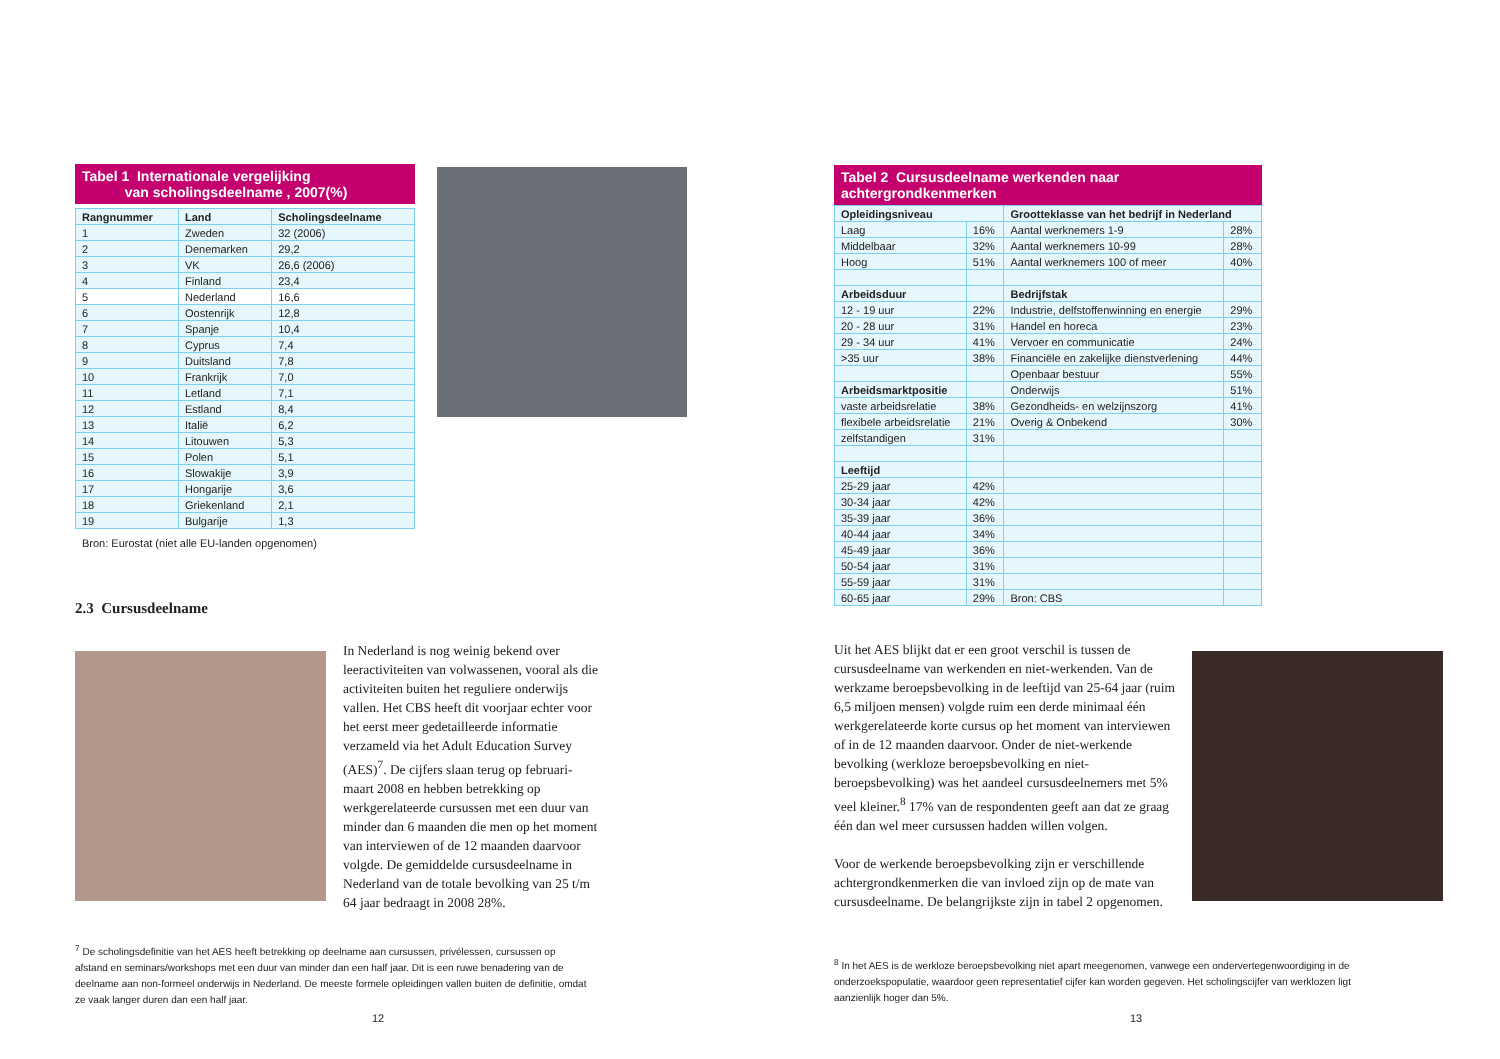Tabel 1 Internationale vergelijking
van scholingsdeelname , 2007(%)
| Rangnummer | Land | Scholingsdeelname |
| --- | --- | --- |
| 1 | Zweden | 32 (2006) |
| 2 | Denemarken | 29,2 |
| 3 | VK | 26,6 (2006) |
| 4 | Finland | 23,4 |
| 5 | Nederland | 16,6 |
| 6 | Oostenrijk | 12,8 |
| 7 | Spanje | 10,4 |
| 8 | Cyprus | 7,4 |
| 9 | Duitsland | 7,8 |
| 10 | Frankrijk | 7,0 |
| 11 | Letland | 7,1 |
| 12 | Estland | 8,4 |
| 13 | Italië | 6,2 |
| 14 | Litouwen | 5,3 |
| 15 | Polen | 5,1 |
| 16 | Slowakije | 3,9 |
| 17 | Hongarije | 3,6 |
| 18 | Griekenland | 2,1 |
| 19 | Bulgarije | 1,3 |
Bron: Eurostat (niet alle EU-landen opgenomen)
2.3 Cursusdeelname
In Nederland is nog weinig bekend over leeractiviteiten van volwassenen, vooral als die activiteiten buiten het reguliere onderwijs vallen. Het CBS heeft dit voorjaar echter voor het eerst meer gedetailleerde informatie verzameld via het Adult Education Survey (AES)<sup>7</sup>. De cijfers slaan terug op februari-maart 2008 en hebben betrekking op werkgerelateerde cursussen met een duur van minder dan 6 maanden die men op het moment van interviewen of de 12 maanden daarvoor volgde. De gemiddelde cursusdeelname in Nederland van de totale bevolking van 25 t/m 64 jaar bedraagt in 2008 28%.
<sup>7</sup> De scholingsdefinitie van het AES heeft betrekking op deelname aan cursussen, privélessen, cursussen op afstand en seminars/workshops met een duur van minder dan een half jaar. Dit is een ruwe benadering van de deelname aan non-formeel onderwijs in Nederland. De meeste formele opleidingen vallen buiten de definitie, omdat ze vaak langer duren dan een half jaar.
12
Tabel 2 Cursusdeelname werkenden naar achtergrondkenmerken
| Opleidingsniveau | | Grootteklasse van het bedrijf in Nederland | |
| --- | --- | --- | --- |
| Laag | 16% | Aantal werknemers 1-9 | 28% |
| Middelbaar | 32% | Aantal werknemers 10-99 | 28% |
| Hoog | 51% | Aantal werknemers 100 of meer | 40% |
| Arbeidsduur | | Bedrijfstak | |
| 12 - 19 uur | 22% | Industrie, delfstoffenwinning en energie | 29% |
| 20 - 28 uur | 31% | Handel en horeca | 23% |
| 29 - 34 uur | 41% | Vervoer en communicatie | 24% |
| >35 uur | 38% | Financiële en zakelijke dienstverlening | 44% |
| | | Openbaar bestuur | 55% |
| Arbeidsmarktpositie | | Onderwijs | 51% |
| vaste arbeidsrelatie | 38% | Gezondheids- en welzijnszorg | 41% |
| flexibele arbeidsrelatie | 21% | Overig & Onbekend | 30% |
| zelfstandigen | 31% | | |
| Leeftijd | | | |
| 25-29 jaar | 42% | | |
| 30-34 jaar | 42% | | |
| 35-39 jaar | 36% | | |
| 40-44 jaar | 34% | | |
| 45-49 jaar | 36% | | |
| 50-54 jaar | 31% | | |
| 55-59 jaar | 31% | | |
| 60-65 jaar | 29% | Bron: CBS | |
Uit het AES blijkt dat er een groot verschil is tussen de cursusdeelname van werkenden en niet-werkenden. Van de werkzame beroepsbevolking in de leeftijd van 25-64 jaar (ruim 6,5 miljoen mensen) volgde ruim een derde minimaal één werkgerelateerde korte cursus op het moment van interviewen of in de 12 maanden daarvoor. Onder de niet-werkende bevolking (werkloze beroepsbevolking en niet-beroepsbevolking) was het aandeel cursusdeelnemers met 5% veel kleiner.<sup>8</sup> 17% van de respondenten geeft aan dat ze graag één dan wel meer cursussen hadden willen volgen.
Voor de werkende beroepsbevolking zijn er verschillende achtergrondkenmerken die van invloed zijn op de mate van cursusdeelname. De belangrijkste zijn in tabel 2 opgenomen.
<sup>8</sup> In het AES is de werkloze beroepsbevolking niet apart meegenomen, vanwege een ondervertegenwoordiging in de onderzoekspopulatie, waardoor geen representatief cijfer kan worden gegeven. Het scholingscijfer van werklozen ligt aanzienlijk hoger dan 5%.
13